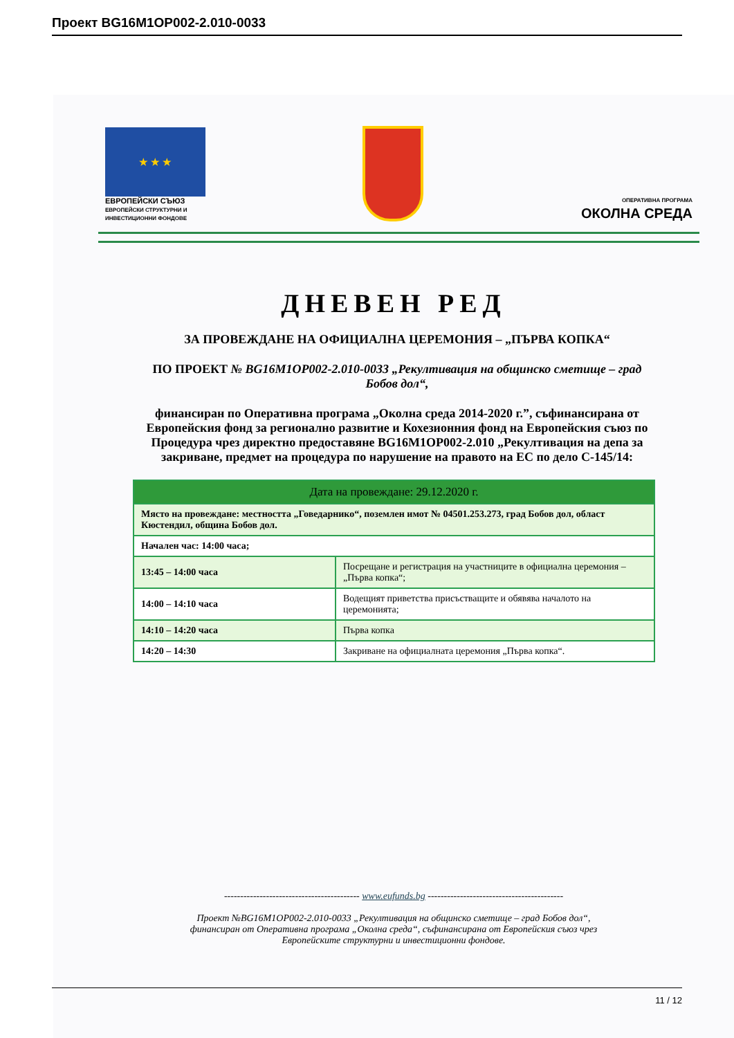Проект BG16M1OP002-2.010-0033
★ ★ ★
ЕВРОПЕЙСКИ СЪЮЗ
ЕВРОПЕЙСКИ СТРУКТУРНИ И ИНВЕСТИЦИОННИ ФОНДОВЕ
ОПЕРАТИВНА ПРОГРАМА
ОКОЛНА СРЕДА
ДНЕВЕН РЕД
ЗА ПРОВЕЖДАНЕ НА ОФИЦИАЛНА ЦЕРЕМОНИЯ – „ПЪРВА КОПКА“
ПО ПРОЕКТ № BG16M1OP002-2.010-0033 „Рекултивация на общинско сметище – град Бобов дол“,
финансиран по Оперативна програма „Околна среда 2014-2020 г.”, съфинансирана от Европейския фонд за регионално развитие и Кохезионния фонд на Европейския съюз по Процедура чрез директно предоставяне BG16M1OP002-2.010 „Рекултивация на депа за закриване, предмет на процедура по нарушение на правото на ЕС по дело С-145/14:
| Дата на провеждане: 29.12.2020 г. | |
| --- | --- |
| Място на провеждане: местността „Говедарнико“, поземлен имот № 04501.253.273, град Бобов дол, област Кюстендил, община Бобов дол. | |
| Начален час: 14:00 часа; | |
| 13:45 – 14:00 часа | Посрещане и регистрация на участниците в официална церемония – „Първа копка“; |
| 14:00 – 14:10 часа | Водещият приветства присъстващите и обявява началото на церемонията; |
| 14:10 – 14:20 часа | Първа копка |
| 14:20 – 14:30 | Закриване на официалната церемония „Първа копка“. |
------------------------------------------ www.eufunds.bg ------------------------------------------
Проект №BG16M1OP002-2.010-0033 „Рекултивация на общинско сметище – град Бобов дол“,
финансиран от Оперативна програма „Околна среда“, съфинансирана от Европейския съюз чрез
Европейските структурни и инвестиционни фондове.
11 / 12